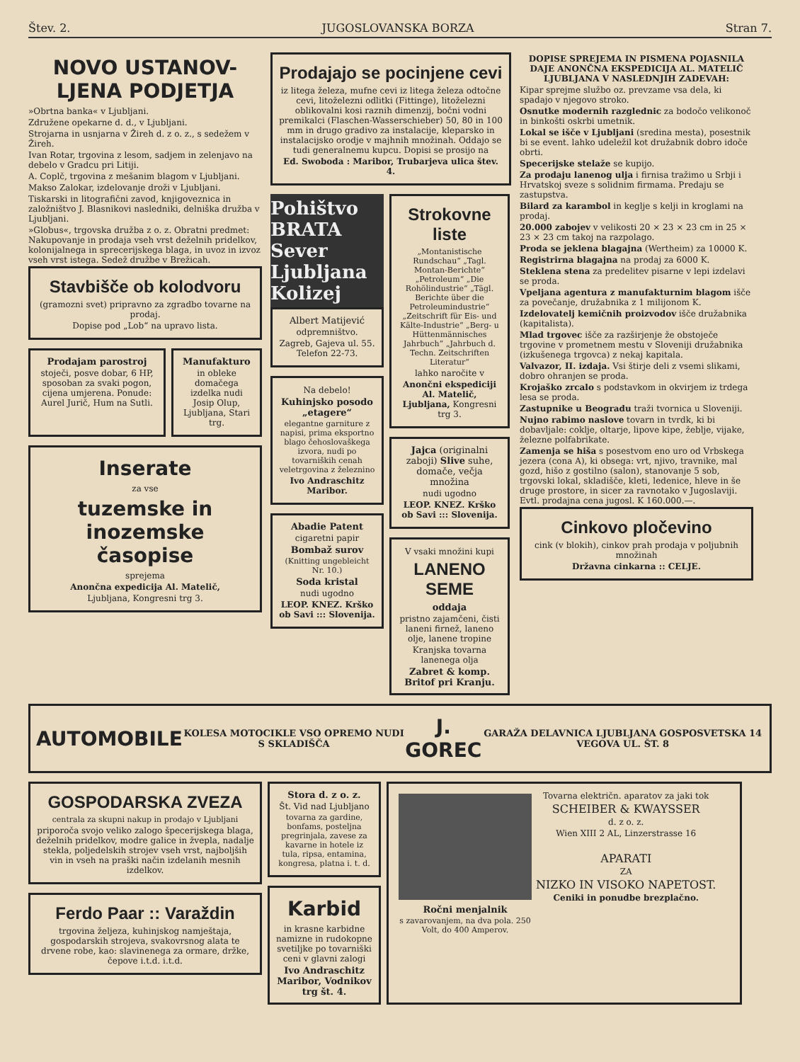Štev. 2. JUGOSLOVANSKA BORZA Stran 7.
NOVO USTANOV-LJENA PODJETJA
»Obrtna banka« v Ljubljani.
Združene opekarne d. d., v Ljubljani.
Strojarna in usnjarna v Žireh d. z o. z., s sedežem v Žireh.
Ivan Rotar, trgovina z lesom, sadjem in zelenjavo na debelo v Gradcu pri Litiji.
A. Coplč, trgovina z mešanim blagom v Ljubljani.
Makso Zalokar, izdelovanje droži v Ljubljani.
Tiskarski in litografični zavod, knjigoveznica in založništvo J. Blasnikovi nasledniki, delniška družba v Ljubljani.
»Globus«, trgovska družba z o. z. Obratni predmet: Nakupovanje in prodaja vseh vrst deželnih pridelkov, kolonijalnega in sprecerijskega blaga, in uvoz in izvoz vseh vrst istega. Sedež družbe v Brežicah.
Stavbišče ob kolodvoru
(gramozni svet) pripravno za zgradbo tovarne na prodaj.
Dopise pod „Lob“ na upravo lista.
Prodajam parostroj
stoječi, posve dobar, 6 HP, sposoban za svaki pogon, cijena umjerena. Ponude: Aurel Jurič, Hum na Sutli.
Manufakturo
in obleke domačega izdelka nudi Josip Olup, Ljubljana, Stari trg.
Inserate
za vse
tuzemske in inozemske časopise
sprejema
Anončna expedicija Al. Matelič,
Ljubljana, Kongresni trg 3.
Prodajajo se pocinjene cevi
iz litega železa, mufne cevi iz litega železa odtočne cevi, litoželezni odlitki (Fittinge), litoželezni oblikovalni kosi raznih dimenzij, bočni vodni premikalci (Flaschen-Wasserschieber) 50, 80 in 100 mm in drugo gradivo za instalacije, kleparsko in instalacijsko orodje v majhnih množinah. Oddajo se tudi generalnemu kupcu. Dopisi se prosijo na
Ed. Swoboda : Maribor, Trubarjeva ulica štev. 4.
Pohištvo
BRATA Sever Ljubljana Kolizej
Albert Matijević
odpremništvo.
Zagreb, Gajeva ul. 55. Telefon 22-73.
Na debelo!
Kuhinjsko posodo „etagere“
elegantne garniture z napisi, prima eksportno blago čehoslovaškega izvora, nudi po tovarniških cenah veletrgovina z železnino
Ivo Andraschitz Maribor.
Abadie Patent
cigaretni papir
Bombaž surov
(Knitting ungebleicht Nr. 10.)
Soda kristal
nudi ugodno
LEOP. KNEZ. Krško ob Savi ::: Slovenija.
Strokovne liste
„Montanistische Rundschau“ „Tagl. Montan-Berichte“ „Petroleum“ „Die Rohölindustrie“ „Tägl. Berichte über die Petroleumindustrie“ „Zeitschrift für Eis- und Kälte-Industrie“ „Berg- u Hüttenmännisches Jahrbuch“ „Jahrbuch d. Techn. Zeitschriften Literatur“
lahko naročite v
Anončni ekspediciji Al. Matelič, Ljubljana, Kongresni trg 3.
Jajca (originalni zaboji) Slive suhe, domače, večja množina
nudi ugodno
LEOP. KNEZ. Krško ob Savi ::: Slovenija.
V vsaki množini kupi
LANENO SEME
oddaja
pristno zajamčeni, čisti laneni firnež, laneno olje, lanene tropine
Kranjska tovarna lanenega olja
Zabret & komp. Britof pri Kranju.
DOPISE SPREJEMA IN PISMENA POJASNILA DAJE ANONČNA EKSPEDICIJA AL. MATELIČ LJUBLJANA V NASLEDNJIH ZADEVAH:
Kipar sprejme službo oz. prevzame vsa dela, ki spadajo v njegovo stroko.
Osnutke modernih razglednic za bodočo velikonoč in binkošti oskrbi umetnik.
Lokal se išče v Ljubljani (sredina mesta), posestnik bi se event. lahko udeležil kot družabnik dobro idoče obrti.
Specerijske stelaže se kupijo.
Za prodaju lanenog ulja i firnisa tražimo u Srbji i Hrvatskoj sveze s solidnim firmama. Predaju se zastupstva.
Bilard za karambol in keglje s kelji in kroglami na prodaj.
20.000 zabojev v velikosti 20 × 23 × 23 cm in 25 × 23 × 23 cm takoj na razpolago.
Proda se jeklena blagajna (Wertheim) za 10000 K.
Registrirna blagajna na prodaj za 6000 K.
Steklena stena za predelitev pisarne v lepi izdelavi se proda.
Vpeljana agentura z manufakturnim blagom išče za povečanje, družabnika z 1 milijonom K.
Izdelovatelj kemičnih proizvodov išče družabnika (kapitalista).
Mlad trgovec išče za razširjenje že obstoječe trgovine v prometnem mestu v Sloveniji družabnika (izkušenega trgovca) z nekaj kapitala.
Valvazor, II. izdaja. Vsi štirje deli z vsemi slikami, dobro ohranjen se proda.
Krojaško zrcalo s podstavkom in okvirjem iz trdega lesa se proda.
Zastupnike u Beogradu traži tvornica u Sloveniji.
Nujno rabimo naslove tovarn in tvrdk, ki bi dobavljale: coklje, oltarje, lipove kipe, žeblje, vijake, železne polfabrikate.
Zamenja se hiša s posestvom eno uro od Vrbskega jezera (cona A), ki obsega: vrt, njivo, travnike, mal gozd, hišo z gostilno (salon), stanovanje 5 sob, trgovski lokal, skladišče, kleti, ledenice, hleve in še druge prostore, in sicer za ravnotako v Jugoslaviji. Evtl. prodajna cena jugosl. K 160.000.—.
Cinkovo pločevino
cink (v blokih), cinkov prah prodaja v poljubnih množinah
Državna cinkarna :: CELJE.
AUTOMOBILE
KOLESA MOTOCIKLE VSO OPREMO NUDI S SKLADIŠČA
J. GOREC
GARAŽA DELAVNICA LJUBLJANA GOSPOSVETSKA 14 VEGOVA UL. ŠT. 8
GOSPODARSKA ZVEZA
centrala za skupni nakup in prodajo v Ljubljani
priporoča svojo veliko zalogo špecerijskega blaga, deželnih pridelkov, modre galice in žvepla, nadalje stekla, poljedelskih strojev vseh vrst, najboljših vin in vseh na praški način izdelanih mesnih izdelkov.
Ferdo Paar :: Varaždin
trgovina željeza, kuhinjskog namještaja, gospodarskih strojeva, svakovrsnog alata te drvene robe, kao: slavinenega za ormare, držke, čepove i.t.d. i.t.d.
Stora d. z o. z.
Št. Vid nad Ljubljano
tovarna za gardine, bonfams, posteljna pregrinjala, zavese za kavarne in hotele iz tula, ripsa, entamina, kongresa, platna i. t. d.
Karbid
in krasne karbidne namizne in rudokopne svetiljke po tovarniški ceni v glavni zalogi
Ivo Andraschitz Maribor, Vodnikov trg št. 4.
Ročni menjalnik
s zavarovanjem, na dva pola. 250 Volt, do 400 Amperov.
Tovarna električn. aparatov za jaki tok
SCHEIBER & KWAYSSER
d. z o. z.
Wien XIII 2 AL, Linzerstrasse 16
APARATI
ZA
NIZKO IN VISOKO NAPETOST.
Ceniki in ponudbe brezplačno.